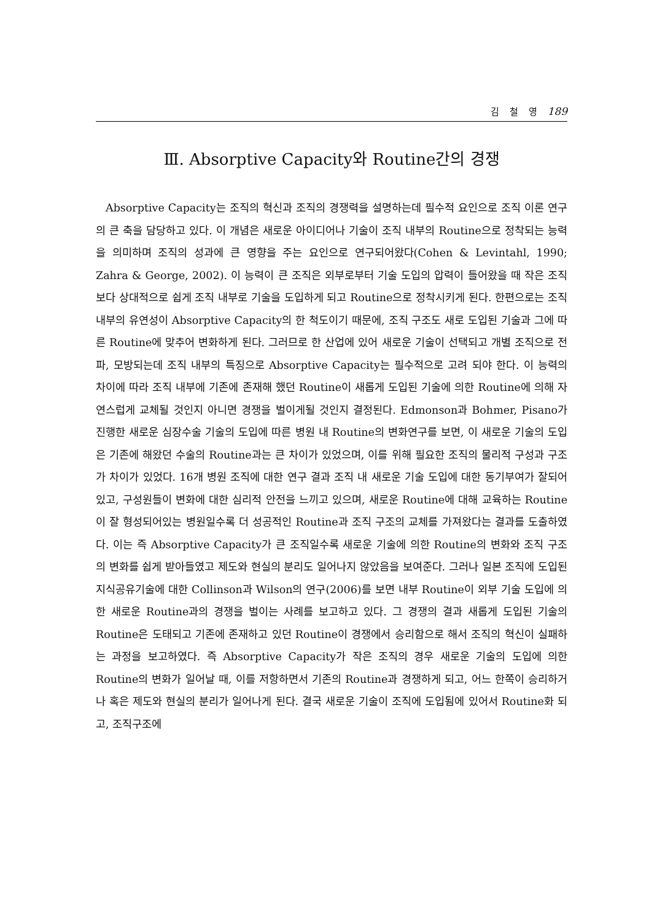김 철 영 189
Ⅲ. Absorptive Capacity와 Routine간의 경쟁
Absorptive Capacity는 조직의 혁신과 조직의 경쟁력을 설명하는데 필수적 요인으로 조직 이론 연구의 큰 축을 담당하고 있다. 이 개념은 새로운 아이디어나 기술이 조직 내부의 Routine으로 정착되는 능력을 의미하며 조직의 성과에 큰 영향을 주는 요인으로 연구되어왔다(Cohen & Levintahl, 1990; Zahra & George, 2002). 이 능력이 큰 조직은 외부로부터 기술 도입의 압력이 들어왔을 때 작은 조직보다 상대적으로 쉽게 조직 내부로 기술을 도입하게 되고 Routine으로 정착시키게 된다. 한편으로는 조직 내부의 유연성이 Absorptive Capacity의 한 척도이기 때문에, 조직 구조도 새로 도입된 기술과 그에 따른 Routine에 맞추어 변화하게 된다. 그러므로 한 산업에 있어 새로운 기술이 선택되고 개별 조직으로 전파, 모방되는데 조직 내부의 특징으로 Absorptive Capacity는 필수적으로 고려 되야 한다. 이 능력의 차이에 따라 조직 내부에 기존에 존재해 했던 Routine이 새롭게 도입된 기술에 의한 Routine에 의해 자연스럽게 교체될 것인지 아니면 경쟁을 벌이게될 것인지 결정된다. Edmonson과 Bohmer, Pisano가 진행한 새로운 심장수술 기술의 도입에 따른 병원 내 Routine의 변화연구를 보면, 이 새로운 기술의 도입은 기존에 해왔던 수술의 Routine과는 큰 차이가 있었으며, 이를 위해 필요한 조직의 물리적 구성과 구조가 차이가 있었다. 16개 병원 조직에 대한 연구 결과 조직 내 새로운 기술 도입에 대한 동기부여가 잘되어있고, 구성원들이 변화에 대한 심리적 안전을 느끼고 있으며, 새로운 Routine에 대해 교육하는 Routine이 잘 형성되어있는 병원일수록 더 성공적인 Routine과 조직 구조의 교체를 가져왔다는 결과를 도출하였다. 이는 즉 Absorptive Capacity가 큰 조직일수록 새로운 기술에 의한 Routine의 변화와 조직 구조의 변화를 쉽게 받아들였고 제도와 현실의 분리도 일어나지 않았음을 보여준다. 그러나 일본 조직에 도입된 지식공유기술에 대한 Collinson과 Wilson의 연구(2006)를 보면 내부 Routine이 외부 기술 도입에 의한 새로운 Routine과의 경쟁을 벌이는 사례를 보고하고 있다. 그 경쟁의 결과 새롭게 도입된 기술의 Routine은 도태되고 기존에 존재하고 있던 Routine이 경쟁에서 승리함으로 해서 조직의 혁신이 실패하는 과정을 보고하였다. 즉 Absorptive Capacity가 작은 조직의 경우 새로운 기술의 도입에 의한 Routine의 변화가 일어날 때, 이를 저항하면서 기존의 Routine과 경쟁하게 되고, 어느 한쪽이 승리하거나 혹은 제도와 현실의 분리가 일어나게 된다. 결국 새로운 기술이 조직에 도입됨에 있어서 Routine화 되고, 조직구조에